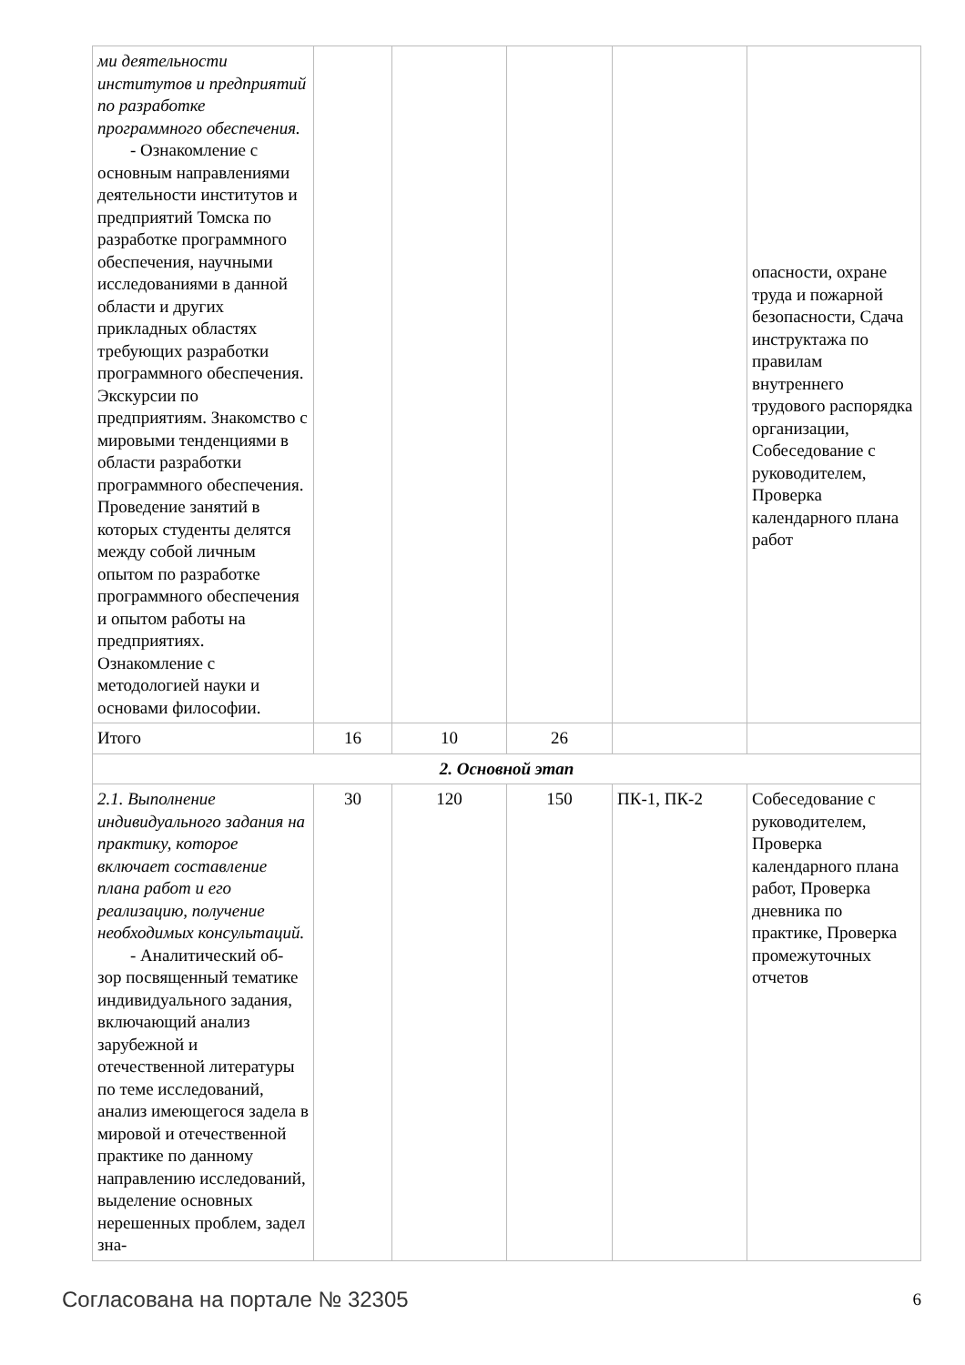| ми деятельности институтов и предприятий по разработке программного обеспечения. - Ознакомление с основным направлениями деятельности институтов и предприятий Томска по разработке программного обеспечения, научными исследованиями в данной области и других прикладных областях требующих разработки программного обеспечения. Экскурсии по предприятиям. Знакомство с мировыми тенденциями в области разработки программного обеспечения. Проведение занятий в которых студенты делятся между собой личным опытом по разработке программного обеспечения и опытом работы на предприятиях. Ознакомление с методологией науки и основами философии. | | | | | опасности, охране труда и пожарной безопасности, Сдача инструктажа по правилам внутреннего трудового распорядка организации, Собеседование с руководителем, Проверка календарного плана работ |
| Итого | 16 | 10 | 26 | | |
| 2. Основной этап | | | | | |
| 2.1. Выполнение индивидуального задания на практику, которое включает составление плана работ и его реализацию, получение необходимых консультаций. - Аналитический об- зор посвященный тематике индивидуального задания, включающий анализ зарубежной и отечественной литературы по теме исследований, анализ имеющегося задела в мировой и отечественной практике по данному направлению исследований, выделение основных нерешенных проблем, задел зна- | 30 | 120 | 150 | ПК-1, ПК-2 | Собеседование с руководителем, Проверка календарного плана работ, Проверка дневника по практике, Проверка промежуточных отчетов |
Согласована на портале № 32305 6